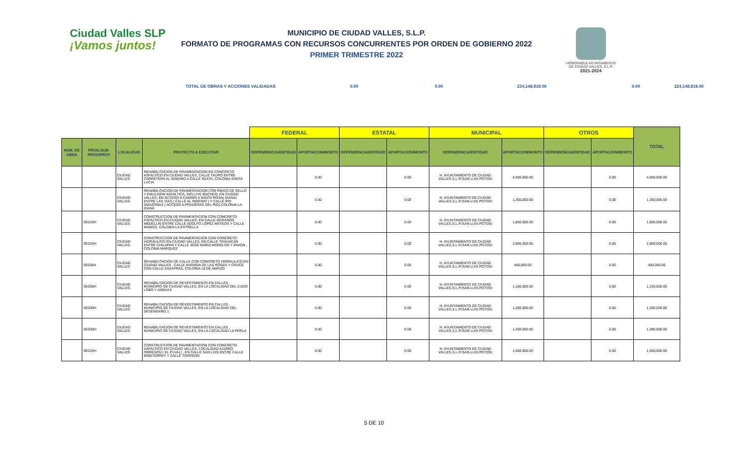Ciudad Valles SLP
¡Vamos juntos!
MUNICIPIO DE CIUDAD VALLES, S.L.P.
FORMATO DE PROGRAMAS CON RECURSOS CONCURRENTES POR ORDEN DE GOBIERNO 2022
PRIMER TRIMESTRE 2022
HONORABLE AYUNTAMIENTO
DE CIUDAD VALLES, S.L.P.
2021-2024
TOTAL DE OBRAS Y ACCIONES VALIDADAS 0.00 0.00 224,148,818.00 0.00 224,148,818.00
| | | | | FEDERAL | | ESTATAL | | MUNICIPAL | | OTROS | | TOTAL |
| --- | --- | --- | --- | --- | --- | --- | --- | --- | --- | --- | --- | --- |
| NUM. DE OBRA | PROG.SUB-PROG/PROY | LOCALIDAD | PROYECTO A EJECUTAR | DEPENDENCIA/ENTIDAD | APORTACION/MONTO | DEPENDENCIA/ENTIDAD | APORTACION/MONTO | DEPENDENCIA/ENTIDAD | APORTACION/MONTO | DEPENDENCIA/ENTIDAD | APORTACION/MONTO | |
| | | CIUDAD VALLES | REHABILITACION DE PAVIMENTACION EN CONCRETO ASFALTICO EN CIUDAD VALLES, CALLE TAURO ENTRE CARRETERA AL INGENIO A CALLE SEXTA, COLONIA SANTA LUCIA | | 0.00 | | 0.00 | H. AYUNTAMIENTO DE CIUDAD VALLES,S.L.P./SAN LUIS POTOSI | 4,000,000.00 | | 0.00 | 4,000,000.00 |
| | | CIUDAD VALLES | REHABILITACION DE PAVIMENTACION CON RIEGO DE SELLO Y EMULSION ASFALTICA, INCLUYE BACHEO, EN CIUDAD VALLES, EN ACCESO A CAMINO A SANTA ROSA( DIANA) ENTRE LAS VIAS ( CALLE AL INGENIO ) Y CALLE RIO AMAZONAS ( ACCESO A PRADERAS DEL RIO),COLONIA LA DIANA | | 0.00 | | 0.00 | H. AYUNTAMIENTO DE CIUDAD VALLES,S.L.P./SAN LUIS POTOSI | 1,350,000.00 | | 0.00 | 1,350,000.00 |
| | SE010H | CIUDAD VALLES | CONSTRUCCION DE PAVIMENTACION CON CONCRETO ASFALTICO EN CIUDAD VALLES, EN CALLE GERARDO MEDELLIN ENTRE CALLE ADOLFO LÓPEZ MATEOS Y CALLE MANGO, COLONIA LA ESTRELLA | | 0.00 | | 0.00 | H. AYUNTAMIENTO DE CIUDAD VALLES,S.L.P./SAN LUIS POTOSI | 1,800,000.00 | | 0.00 | 1,800,000.00 |
| | SE010H | CIUDAD VALLES | CONSTRUCCION DE PAVIMENTACION CON CONCRETO HIDRAULICO EN CIUDAD VALLES, EN CALLE TEHUACAN ENTRE CHILAPAN Y CALLE JOSE MARIA MORELOS Y PAVON , COLONIA MARQUEZ | | 0.00 | | 0.00 | H. AYUNTAMIENTO DE CIUDAD VALLES,S.L.P./SAN LUIS POTOSI | 2,900,000.00 | | 0.00 | 2,900,000.00 |
| | SE030A | CIUDAD VALLES | REHABILITACION DE CALLE CON CONCRETO HIDRAULICO EN CIUDAD VALLES , CALLE AVENIDA DE LAS ROSAS Y CRUCE CON CALLE ZASAFRAS, COLONIA 18 DE MARZO | | 0.00 | | 0.00 | H. AYUNTAMIENTO DE CIUDAD VALLES,S.L.P./SAN LUIS POTOSI | 400,000.00 | | 0.00 | 400,000.00 |
| | SE030H | CIUDAD VALLES | REHABILITACION DE REVESTIMIENTO EN CALLES , MUNICIPIO DE CIUDAD VALLES, EN LA LOCALIDAD DEL EJIDO LOBO Y ANEXAS | | 0.00 | | 0.00 | H. AYUNTAMIENTO DE CIUDAD VALLES,S.L.P./SAN LUIS POTOSI | 1,100,000.00 | | 0.00 | 1,100,000.00 |
| | SE030H | CIUDAD VALLES | REHABILITACION DE REVESTIMIENTO EN CALLES , MUNICIPIO DE CIUDAD VALLES, EN LA LOCALIDAD DEL DESENGAÑO 1 | | 0.00 | | 0.00 | H. AYUNTAMIENTO DE CIUDAD VALLES,S.L.P./SAN LUIS POTOSI | 1,280,000.00 | | 0.00 | 1,280,000.00 |
| | SE030H | CIUDAD VALLES | REHABILITACION DE REVESTIMIENTO EN CALLES , MUNICIPIO DE CIUDAD VALLES, EN LA LOCALIDAD LA PERLA | | 0.00 | | 0.00 | H. AYUNTAMIENTO DE CIUDAD VALLES,S.L.P./SAN LUIS POTOSI | 1,400,000.00 | | 0.00 | 1,400,000.00 |
| | SE010H | CIUDAD VALLES | CONSTRUCCION DE PAVIMENTACION CON CONCRETO ASFALTICO EN CIUDAD VALLES, LOCALIDAD ALVARO OBREGON ( EL PUJAL) , EN CALLE SAN LUIS ENTRE CALLE MONTERREY Y CALLE TORREON | | 0.00 | | 0.00 | H. AYUNTAMIENTO DE CIUDAD VALLES,S.L.P./SAN LUIS POTOSI | 1,550,000.00 | | 0.00 | 1,550,000.00 |
5 DE 10